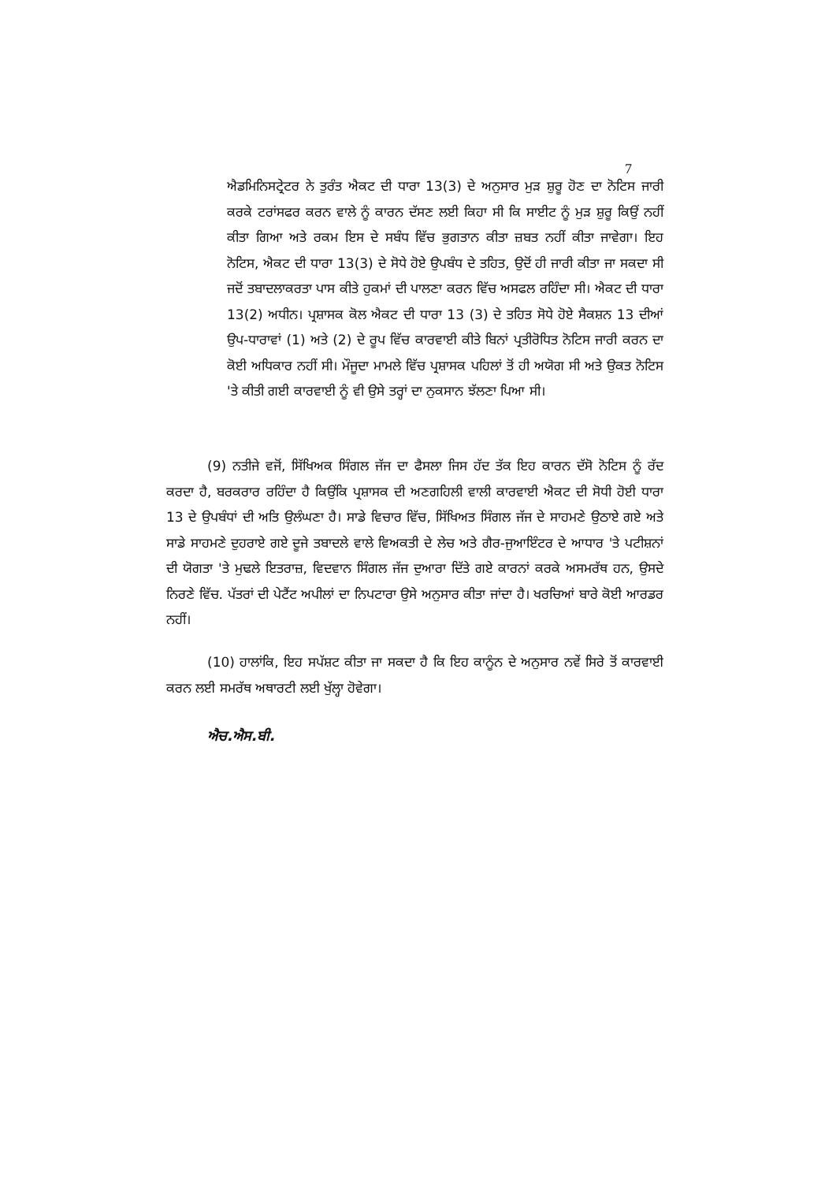7
ਐਡਮਿਨਿਸਟ੍ਰੇਟਰ ਨੇ ਤੁਰੰਤ ਐਕਟ ਦੀ ਧਾਰਾ 13(3) ਦੇ ਅਨੁਸਾਰ ਮੁੜ ਸ਼ੁਰੂ ਹੋਣ ਦਾ ਨੋਟਿਸ ਜਾਰੀ ਕਰਕੇ ਟਰਾਂਸਫਰ ਕਰਨ ਵਾਲੇ ਨੂੰ ਕਾਰਨ ਦੱਸਣ ਲਈ ਕਿਹਾ ਸੀ ਕਿ ਸਾਈਟ ਨੂੰ ਮੁੜ ਸ਼ੁਰੂ ਕਿਉਂ ਨਹੀਂ ਕੀਤਾ ਗਿਆ ਅਤੇ ਰਕਮ ਇਸ ਦੇ ਸਬੰਧ ਵਿੱਚ ਭੁਗਤਾਨ ਕੀਤਾ ਜ਼ਬਤ ਨਹੀਂ ਕੀਤਾ ਜਾਵੇਗਾ। ਇਹ ਨੋਟਿਸ, ਐਕਟ ਦੀ ਧਾਰਾ 13(3) ਦੇ ਸੋਧੇ ਹੋਏ ਉਪਬੰਧ ਦੇ ਤਹਿਤ, ਉਦੋਂ ਹੀ ਜਾਰੀ ਕੀਤਾ ਜਾ ਸਕਦਾ ਸੀ ਜਦੋਂ ਤਬਾਦਲਾਕਰਤਾ ਪਾਸ ਕੀਤੇ ਹੁਕਮਾਂ ਦੀ ਪਾਲਣਾ ਕਰਨ ਵਿੱਚ ਅਸਫਲ ਰਹਿੰਦਾ ਸੀ। ਐਕਟ ਦੀ ਧਾਰਾ 13(2) ਅਧੀਨ। ਪ੍ਰਸ਼ਾਸਕ ਕੋਲ ਐਕਟ ਦੀ ਧਾਰਾ 13 (3) ਦੇ ਤਹਿਤ ਸੋਧੇ ਹੋਏ ਸੈਕਸ਼ਨ 13 ਦੀਆਂ ਉਪ-ਧਾਰਾਵਾਂ (1) ਅਤੇ (2) ਦੇ ਰੂਪ ਵਿੱਚ ਕਾਰਵਾਈ ਕੀਤੇ ਬਿਨਾਂ ਪ੍ਰਤੀਰੋਧਿਤ ਨੋਟਿਸ ਜਾਰੀ ਕਰਨ ਦਾ ਕੋਈ ਅਧਿਕਾਰ ਨਹੀਂ ਸੀ। ਮੌਜੂਦਾ ਮਾਮਲੇ ਵਿੱਚ ਪ੍ਰਸ਼ਾਸਕ ਪਹਿਲਾਂ ਤੋਂ ਹੀ ਅਯੋਗ ਸੀ ਅਤੇ ਉਕਤ ਨੋਟਿਸ 'ਤੇ ਕੀਤੀ ਗਈ ਕਾਰਵਾਈ ਨੂੰ ਵੀ ਉਸੇ ਤਰ੍ਹਾਂ ਦਾ ਨੁਕਸਾਨ ਝੱਲਣਾ ਪਿਆ ਸੀ।
(9) ਨਤੀਜੇ ਵਜੋਂ, ਸਿੱਖਿਅਕ ਸਿੰਗਲ ਜੱਜ ਦਾ ਫੈਸਲਾ ਜਿਸ ਹੱਦ ਤੱਕ ਇਹ ਕਾਰਨ ਦੱਸੋ ਨੋਟਿਸ ਨੂੰ ਰੱਦ ਕਰਦਾ ਹੈ, ਬਰਕਰਾਰ ਰਹਿੰਦਾ ਹੈ ਕਿਉਂਕਿ ਪ੍ਰਸ਼ਾਸਕ ਦੀ ਅਣਗਹਿਲੀ ਵਾਲੀ ਕਾਰਵਾਈ ਐਕਟ ਦੀ ਸੋਧੀ ਹੋਈ ਧਾਰਾ 13 ਦੇ ਉਪਬੰਧਾਂ ਦੀ ਅਤਿ ਉਲੰਘਣਾ ਹੈ। ਸਾਡੇ ਵਿਚਾਰ ਵਿੱਚ, ਸਿੱਖਿਅਤ ਸਿੰਗਲ ਜੱਜ ਦੇ ਸਾਹਮਣੇ ਉਠਾਏ ਗਏ ਅਤੇ ਸਾਡੇ ਸਾਹਮਣੇ ਦੁਹਰਾਏ ਗਏ ਦੂਜੇ ਤਬਾਦਲੇ ਵਾਲੇ ਵਿਅਕਤੀ ਦੇ ਲੇਚ ਅਤੇ ਗੈਰ-ਜੁਆਇੰਟਰ ਦੇ ਆਧਾਰ 'ਤੇ ਪਟੀਸ਼ਨਾਂ ਦੀ ਯੋਗਤਾ 'ਤੇ ਮੁਢਲੇ ਇਤਰਾਜ਼, ਵਿਦਵਾਨ ਸਿੰਗਲ ਜੱਜ ਦੁਆਰਾ ਦਿੱਤੇ ਗਏ ਕਾਰਨਾਂ ਕਰਕੇ ਅਸਮਰੱਥ ਹਨ, ਉਸਦੇ ਨਿਰਣੇ ਵਿੱਚ. ਪੱਤਰਾਂ ਦੀ ਪੇਟੈਂਟ ਅਪੀਲਾਂ ਦਾ ਨਿਪਟਾਰਾ ਉਸੇ ਅਨੁਸਾਰ ਕੀਤਾ ਜਾਂਦਾ ਹੈ। ਖਰਚਿਆਂ ਬਾਰੇ ਕੋਈ ਆਰਡਰ ਨਹੀਂ।
(10) ਹਾਲਾਂਕਿ, ਇਹ ਸਪੱਸ਼ਟ ਕੀਤਾ ਜਾ ਸਕਦਾ ਹੈ ਕਿ ਇਹ ਕਾਨੂੰਨ ਦੇ ਅਨੁਸਾਰ ਨਵੇਂ ਸਿਰੇ ਤੋਂ ਕਾਰਵਾਈ ਕਰਨ ਲਈ ਸਮਰੱਥ ਅਥਾਰਟੀ ਲਈ ਖੁੱਲ੍ਹਾ ਹੋਵੇਗਾ।
ਐਚ.ਐਸ.ਬੀ.